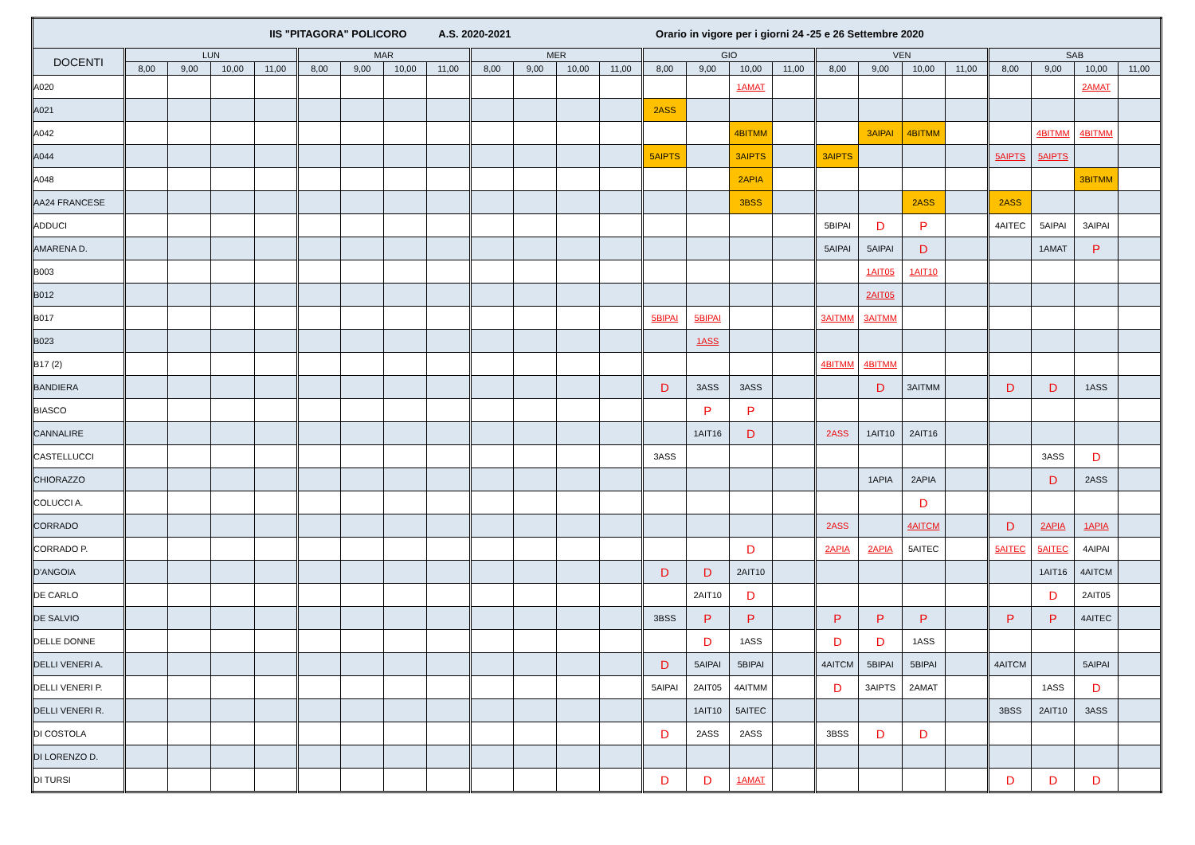| IIS "PITAGORA" POLICORO A.S. 2020-2021 Orario in vigore per i giorni 24 -25 e 26 Settembre 2020 | | | | | | | | | | | | | | | | | | | | | | | | |
| --- | --- | --- | --- | --- | --- | --- | --- | --- | --- | --- | --- | --- | --- | --- | --- | --- | --- | --- | --- | --- | --- | --- | --- | --- |
| DOCENTI | LUN | | | | MAR | | | | MER | | | | GIO | | | | VEN | | | | SAB | | | |
| | 8,00 | 9,00 | 10,00 | 11,00 | 8,00 | 9,00 | 10,00 | 11,00 | 8,00 | 9,00 | 10,00 | 11,00 | 8,00 | 9,00 | 10,00 | 11,00 | 8,00 | 9,00 | 10,00 | 11,00 | 8,00 | 9,00 | 10,00 | 11,00 |
| A020 | | | | | | | | | | | | | | | 1AMAT | | | | | | | | 2AMAT | |
| A021 | | | | | | | | | | | | | 2ASS | | | | | | | | | | | |
| A042 | | | | | | | | | | | | | | | 4BITMM | | | 3AIPAI | 4BITMM | | | 4BITMM | 4BITMM | |
| A044 | | | | | | | | | | | | | 5AIPTS | | 3AIPTS | | 3AIPTS | | | | 5AIPTS | 5AIPTS | | |
| A048 | | | | | | | | | | | | | | | 2APIA | | | | | | | | 3BITMM | |
| AA24 FRANCESE | | | | | | | | | | | | | | | 3BSS | | | | 2ASS | | 2ASS | | | |
| ADDUCI | | | | | | | | | | | | | | | | | 5BIPAI | D | P | | 4AITEC | 5AIPAI | 3AIPAI | |
| AMARENA D. | | | | | | | | | | | | | | | | | 5AIPAI | 5AIPAI | D | | | 1AMAT | P | |
| B003 | | | | | | | | | | | | | | | | | | 1AIT05 | 1AIT10 | | | | | |
| B012 | | | | | | | | | | | | | | | | | | 2AIT05 | | | | | | |
| B017 | | | | | | | | | | | | | 5BIPAI | 5BIPAI | | | 3AITMM | 3AITMM | | | | | | |
| B023 | | | | | | | | | | | | | | 1ASS | | | | | | | | | | |
| B17 (2) | | | | | | | | | | | | | | | | | 4BITMM | 4BITMM | | | | | | |
| BANDIERA | | | | | | | | | | | | | D | 3ASS | 3ASS | | | D | 3AITMM | | D | D | 1ASS | |
| BIASCO | | | | | | | | | | | | | | P | P | | | | | | | | | |
| CANNALIRE | | | | | | | | | | | | | | 1AIT16 | D | | 2ASS | 1AIT10 | 2AIT16 | | | | | |
| CASTELLUCCI | | | | | | | | | | | | | 3ASS | | | | | | | | | 3ASS | D | |
| CHIORAZZO | | | | | | | | | | | | | | | | | | 1APIA | 2APIA | | | D | 2ASS | |
| COLUCCI A. | | | | | | | | | | | | | | | | | | | D | | | | | |
| CORRADO | | | | | | | | | | | | | | | | | 2ASS | | 4AITCM | | D | 2APIA | 1APIA | |
| CORRADO P. | | | | | | | | | | | | | | | D | | 2APIA | 2APIA | 5AITEC | | 5AITEC | 5AITEC | 4AIPAI | |
| D'ANGOIA | | | | | | | | | | | | | D | D | 2AIT10 | | | | | | | 1AIT16 | 4AITCM | |
| DE CARLO | | | | | | | | | | | | | | 2AIT10 | D | | | | | | | D | 2AIT05 | |
| DE SALVIO | | | | | | | | | | | | | 3BSS | P | P | | P | P | P | | P | P | 4AITEC | |
| DELLE DONNE | | | | | | | | | | | | | | D | 1ASS | | D | D | 1ASS | | | | | |
| DELLI VENERI A. | | | | | | | | | | | | | D | 5AIPAI | 5BIPAI | | 4AITCM | 5BIPAI | 5BIPAI | | 4AITCM | | 5AIPAI | |
| DELLI VENERI P. | | | | | | | | | | | | | 5AIPAI | 2AIT05 | 4AITMM | | D | 3AIPTS | 2AMAT | | | 1ASS | D | |
| DELLI VENERI R. | | | | | | | | | | | | | | 1AIT10 | 5AITEC | | | | | | 3BSS | 2AIT10 | 3ASS | |
| DI COSTOLA | | | | | | | | | | | | | D | 2ASS | 2ASS | | 3BSS | D | D | | | | | |
| DI LORENZO D. | | | | | | | | | | | | | | | | | | | | | | | | |
| DI TURSI | | | | | | | | | | | | | D | D | 1AMAT | | | | | | D | D | D | |